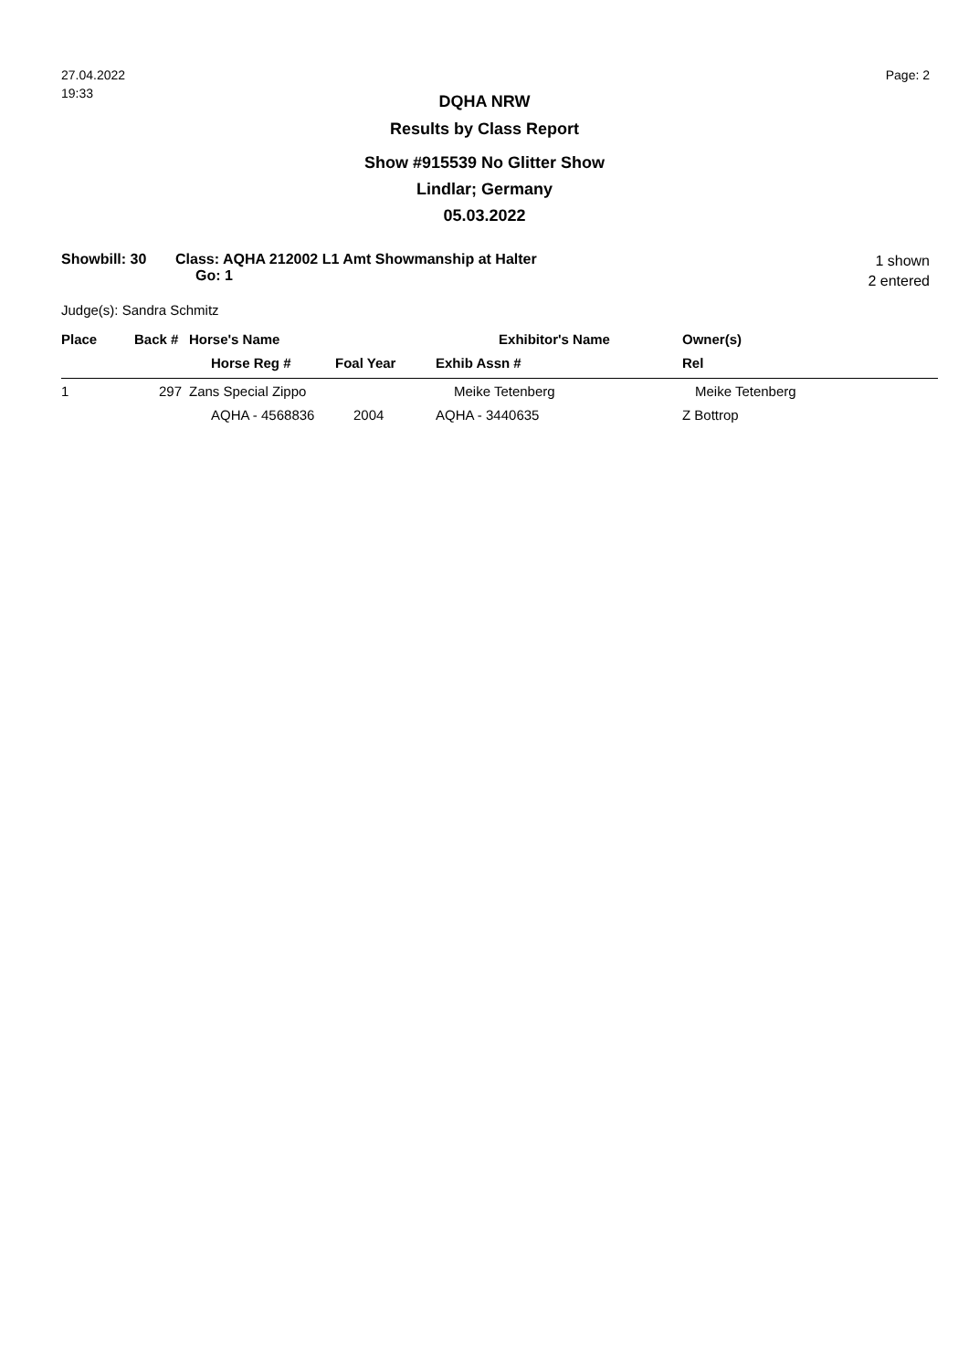27.04.2022
19:33
Page: 2
DQHA NRW
Results by Class Report
Show #915539 No Glitter Show
Lindlar; Germany
05.03.2022
Showbill: 30 Class: AQHA 212002 L1 Amt Showmanship at Halter
Go: 1
1 shown
2 entered
Judge(s): Sandra Schmitz
| Place | Back # | Horse's Name | | Exhibitor's Name | Owner(s) |
| --- | --- | --- | --- | --- | --- |
| | | Horse Reg # | Foal Year | Exhib Assn # | Rel |
| 1 | 297 | Zans Special Zippo | | Meike Tetenberg | Meike Tetenberg |
| | | AQHA - 4568836 | 2004 | AQHA - 3440635 | Z Bottrop |